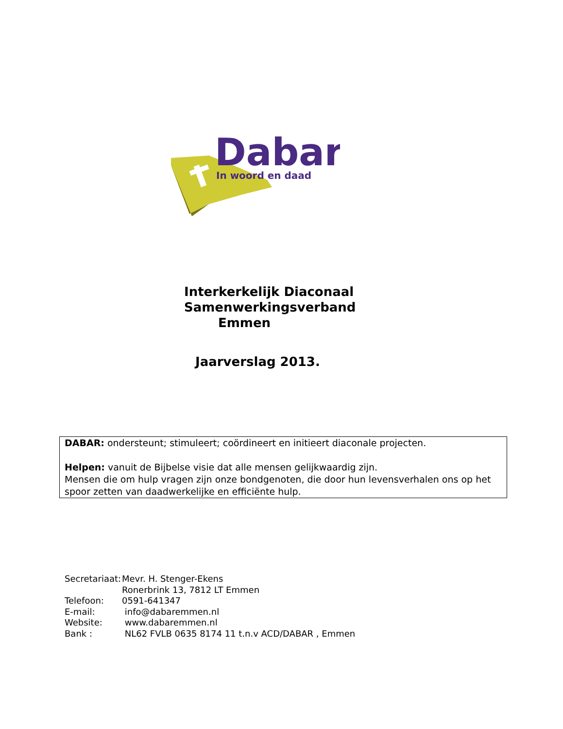Dabar
In woord en daad
Interkerkelijk Diaconaal
Samenwerkingsverband
Emmen
Jaarverslag 2013.
DABAR: ondersteunt; stimuleert; coördineert en initieert diaconale projecten.
Helpen: vanuit de Bijbelse visie dat alle mensen gelijkwaardig zijn.
Mensen die om hulp vragen zijn onze bondgenoten, die door hun levensverhalen ons op het spoor zetten van daadwerkelijke en efficiënte hulp.
| Secretariaat: | Mevr. H. Stenger-Ekens |
| | Ronerbrink 13, 7812 LT Emmen |
| Telefoon: | 0591-641347 |
| E-mail: | info@dabaremmen.nl |
| Website: | www.dabaremmen.nl |
| Bank : | NL62 FVLB 0635 8174 11 t.n.v ACD/DABAR , Emmen |